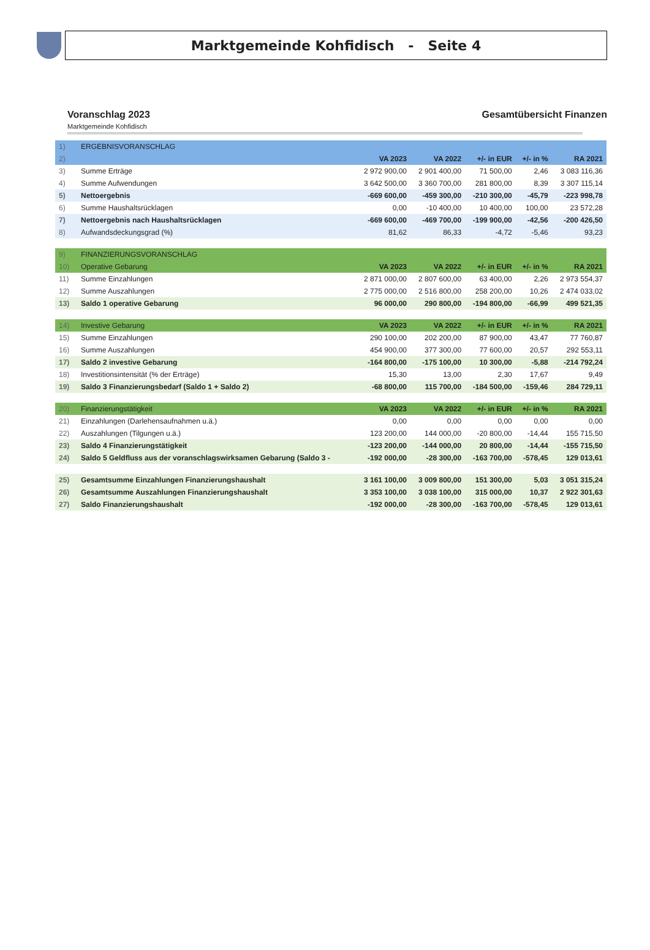Marktgemeinde Kohfidisch - Seite 4
Voranschlag 2023 Gesamtübersicht Finanzen
Marktgemeinde Kohfidisch
| 1) | ERGEBNISVORANSCHLAG | | | | | |
| 2) | | VA 2023 | VA 2022 | +/- in EUR | +/- in % | RA 2021 |
| 3) | Summe Erträge | 2 972 900,00 | 2 901 400,00 | 71 500,00 | 2,46 | 3 083 116,36 |
| 4) | Summe Aufwendungen | 3 642 500,00 | 3 360 700,00 | 281 800,00 | 8,39 | 3 307 115,14 |
| 5) | Nettoergebnis | -669 600,00 | -459 300,00 | -210 300,00 | -45,79 | -223 998,78 |
| 6) | Summe Haushaltsrücklagen | 0,00 | -10 400,00 | 10 400,00 | 100,00 | 23 572,28 |
| 7) | Nettoergebnis nach Haushaltsrücklagen | -669 600,00 | -469 700,00 | -199 900,00 | -42,56 | -200 426,50 |
| 8) | Aufwandsdeckungsgrad (%) | 81,62 | 86,33 | -4,72 | -5,46 | 93,23 |
| 9) | FINANZIERUNGSVORANSCHLAG | | | | | |
| 10) | Operative Gebarung | VA 2023 | VA 2022 | +/- in EUR | +/- in % | RA 2021 |
| 11) | Summe Einzahlungen | 2 871 000,00 | 2 807 600,00 | 63 400,00 | 2,26 | 2 973 554,37 |
| 12) | Summe Auszahlungen | 2 775 000,00 | 2 516 800,00 | 258 200,00 | 10,26 | 2 474 033,02 |
| 13) | Saldo 1 operative Gebarung | 96 000,00 | 290 800,00 | -194 800,00 | -66,99 | 499 521,35 |
| 14) | Investive Gebarung | VA 2023 | VA 2022 | +/- in EUR | +/- in % | RA 2021 |
| 15) | Summe Einzahlungen | 290 100,00 | 202 200,00 | 87 900,00 | 43,47 | 77 760,87 |
| 16) | Summe Auszahlungen | 454 900,00 | 377 300,00 | 77 600,00 | 20,57 | 292 553,11 |
| 17) | Saldo 2 investive Gebarung | -164 800,00 | -175 100,00 | 10 300,00 | -5,88 | -214 792,24 |
| 18) | Investitionsintensität (% der Erträge) | 15,30 | 13,00 | 2,30 | 17,67 | 9,49 |
| 19) | Saldo 3 Finanzierungsbedarf (Saldo 1 + Saldo 2) | -68 800,00 | 115 700,00 | -184 500,00 | -159,46 | 284 729,11 |
| 20) | Finanzierungstätigkeit | VA 2023 | VA 2022 | +/- in EUR | +/- in % | RA 2021 |
| 21) | Einzahlungen (Darlehensaufnahmen u.ä.) | 0,00 | 0,00 | 0,00 | 0,00 | 0,00 |
| 22) | Auszahlungen (Tilgungen u.ä.) | 123 200,00 | 144 000,00 | -20 800,00 | -14,44 | 155 715,50 |
| 23) | Saldo 4 Finanzierungstätigkeit | -123 200,00 | -144 000,00 | 20 800,00 | -14,44 | -155 715,50 |
| 24) | Saldo 5 Geldfluss aus der voranschlagswirksamen Gebarung (Saldo 3 - | -192 000,00 | -28 300,00 | -163 700,00 | -578,45 | 129 013,61 |
| 25) | Gesamtsumme Einzahlungen Finanzierungshaushalt | 3 161 100,00 | 3 009 800,00 | 151 300,00 | 5,03 | 3 051 315,24 |
| 26) | Gesamtsumme Auszahlungen Finanzierungshaushalt | 3 353 100,00 | 3 038 100,00 | 315 000,00 | 10,37 | 2 922 301,63 |
| 27) | Saldo Finanzierungshaushalt | -192 000,00 | -28 300,00 | -163 700,00 | -578,45 | 129 013,61 |